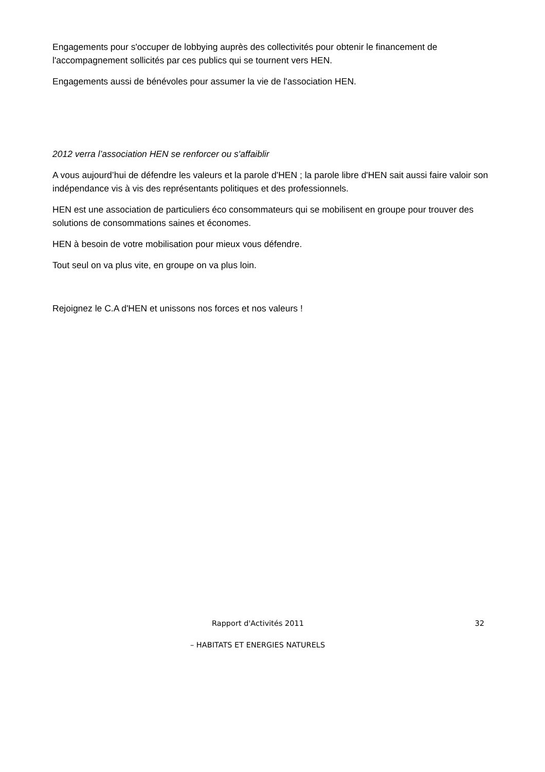Engagements pour s'occuper de lobbying auprès des collectivités pour obtenir le financement de l'accompagnement sollicités par ces publics qui se tournent vers HEN.
Engagements aussi de bénévoles pour assumer la vie de l'association HEN.
2012 verra l’association HEN se renforcer ou s'affaiblir
A vous aujourd’hui de défendre les valeurs et la parole d'HEN ; la parole libre d'HEN sait aussi faire valoir son indépendance vis à vis des représentants politiques et des professionnels.
HEN est une association de particuliers éco consommateurs qui se mobilisent en groupe pour trouver des solutions de consommations saines et économes.
HEN à besoin de votre mobilisation pour mieux vous défendre.
Tout seul on va plus vite, en groupe on va plus loin.
Rejoignez le C.A d'HEN et unissons nos forces et nos valeurs !
Rapport d'Activités 2011 32
– HABITATS ET ENERGIES NATURELS